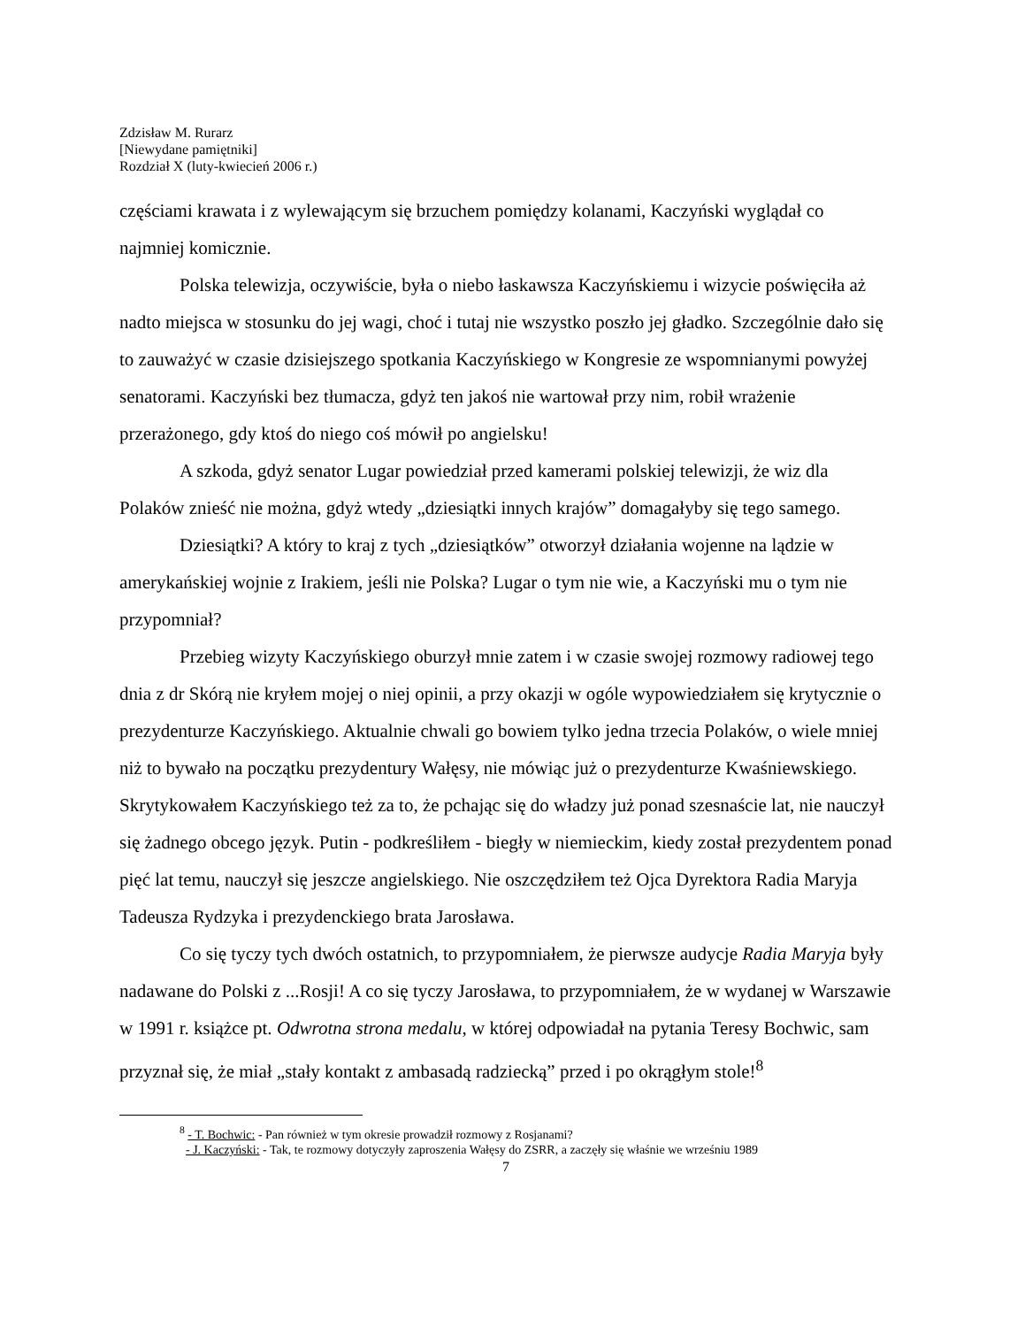Zdzisław M. Rurarz
[Niewydane pamiętniki]
Rozdział X (luty-kwiecień 2006 r.)
częściami krawata i z wylewającym się brzuchem pomiędzy kolanami, Kaczyński wyglądał co najmniej komicznie.
Polska telewizja, oczywiście, była o niebo łaskawsza Kaczyńskiemu i wizycie poświęciła aż nadto miejsca w stosunku do jej wagi, choć i tutaj nie wszystko poszło jej gładko. Szczególnie dało się to zauważyć w czasie dzisiejszego spotkania Kaczyńskiego w Kongresie ze wspomnianymi powyżej senatorami. Kaczyński bez tłumacza, gdyż ten jakoś nie wartował przy nim, robił wrażenie przerażonego, gdy ktoś do niego coś mówił po angielsku!
A szkoda, gdyż senator Lugar powiedział przed kamerami polskiej telewizji, że wiz dla Polaków znieść nie można, gdyż wtedy „dziesiątki innych krajów” domagałyby się tego samego.
Dziesiątki? A który to kraj z tych „dziesiątków” otworzył działania wojenne na lądzie w amerykańskiej wojnie z Irakiem, jeśli nie Polska? Lugar o tym nie wie, a Kaczyński mu o tym nie przypomniał?
Przebieg wizyty Kaczyńskiego oburzył mnie zatem i w czasie swojej rozmowy radiowej tego dnia z dr Skórą nie kryłem mojej o niej opinii, a przy okazji w ogóle wypowiedziałem się krytycznie o prezydenturze Kaczyńskiego. Aktualnie chwali go bowiem tylko jedna trzecia Polaków, o wiele mniej niż to bywało na początku prezydentury Wałęsy, nie mówiąc już o prezydenturze Kwaśniewskiego. Skrytykowałem Kaczyńskiego też za to, że pchając się do władzy już ponad szesnaście lat, nie nauczył się żadnego obcego język. Putin - podkreśliłem - biegły w niemieckim, kiedy został prezydentem ponad pięć lat temu, nauczył się jeszcze angielskiego. Nie oszczędziłem też Ojca Dyrektora Radia Maryja Tadeusza Rydzyka i prezydenckiego brata Jarosława.
Co się tyczy tych dwóch ostatnich, to przypomniałem, że pierwsze audycje Radia Maryja były nadawane do Polski z ...Rosji! A co się tyczy Jarosława, to przypomniałem, że w wydanej w Warszawie w 1991 r. książce pt. Odwrotna strona medalu, w której odpowiadał na pytania Teresy Bochwic, sam przyznał się, że miał „stały kontakt z ambasadą radziecką” przed i po okrągłym stole!<sup>8</sup>
<sup>8</sup> - T. Bochwic: - Pan również w tym okresie prowadził rozmowy z Rosjanami?
- J. Kaczyński: - Tak, te rozmowy dotyczyły zaproszenia Wałęsy do ZSRR, a zaczęły się właśnie we wrześniu 1989
7